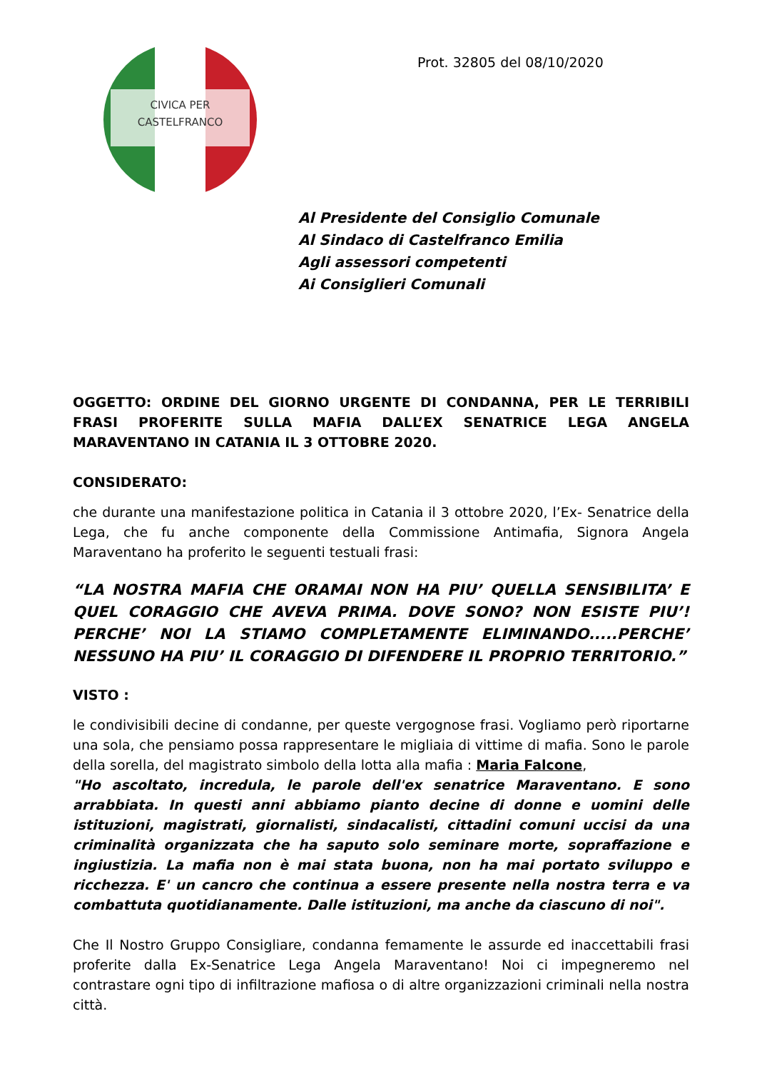CIVICA PER
CASTELFRANCO
Prot. 32805 del 08/10/2020
Al Presidente del Consiglio Comunale
Al Sindaco di Castelfranco Emilia
Agli assessori competenti
Ai Consiglieri Comunali
OGGETTO: ORDINE DEL GIORNO URGENTE DI CONDANNA, PER LE TERRIBILI FRASI PROFERITE SULLA MAFIA DALL’EX SENATRICE LEGA ANGELA MARAVENTANO IN CATANIA IL 3 OTTOBRE 2020.
CONSIDERATO:
che durante una manifestazione politica in Catania il 3 ottobre 2020, l’Ex- Senatrice della Lega, che fu anche componente della Commissione Antimafia, Signora Angela Maraventano ha proferito le seguenti testuali frasi:
“LA NOSTRA MAFIA CHE ORAMAI NON HA PIU’ QUELLA SENSIBILITA’ E QUEL CORAGGIO CHE AVEVA PRIMA. DOVE SONO? NON ESISTE PIU’! PERCHE’ NOI LA STIAMO COMPLETAMENTE ELIMINANDO.....PERCHE’ NESSUNO HA PIU’ IL CORAGGIO DI DIFENDERE IL PROPRIO TERRITORIO.”
VISTO :
le condivisibili decine di condanne, per queste vergognose frasi. Vogliamo però riportarne una sola, che pensiamo possa rappresentare le migliaia di vittime di mafia. Sono le parole della sorella, del magistrato simbolo della lotta alla mafia : Maria Falcone,
"Ho ascoltato, incredula, le parole dell'ex senatrice Maraventano. E sono arrabbiata. In questi anni abbiamo pianto decine di donne e uomini delle istituzioni, magistrati, giornalisti, sindacalisti, cittadini comuni uccisi da una criminalità organizzata che ha saputo solo seminare morte, sopraffazione e ingiustizia. La mafia non è mai stata buona, non ha mai portato sviluppo e ricchezza. E' un cancro che continua a essere presente nella nostra terra e va combattuta quotidianamente. Dalle istituzioni, ma anche da ciascuno di noi".
Che Il Nostro Gruppo Consigliare, condanna femamente le assurde ed inaccettabili frasi proferite dalla Ex-Senatrice Lega Angela Maraventano! Noi ci impegneremo nel contrastare ogni tipo di infiltrazione mafiosa o di altre organizzazioni criminali nella nostra città.